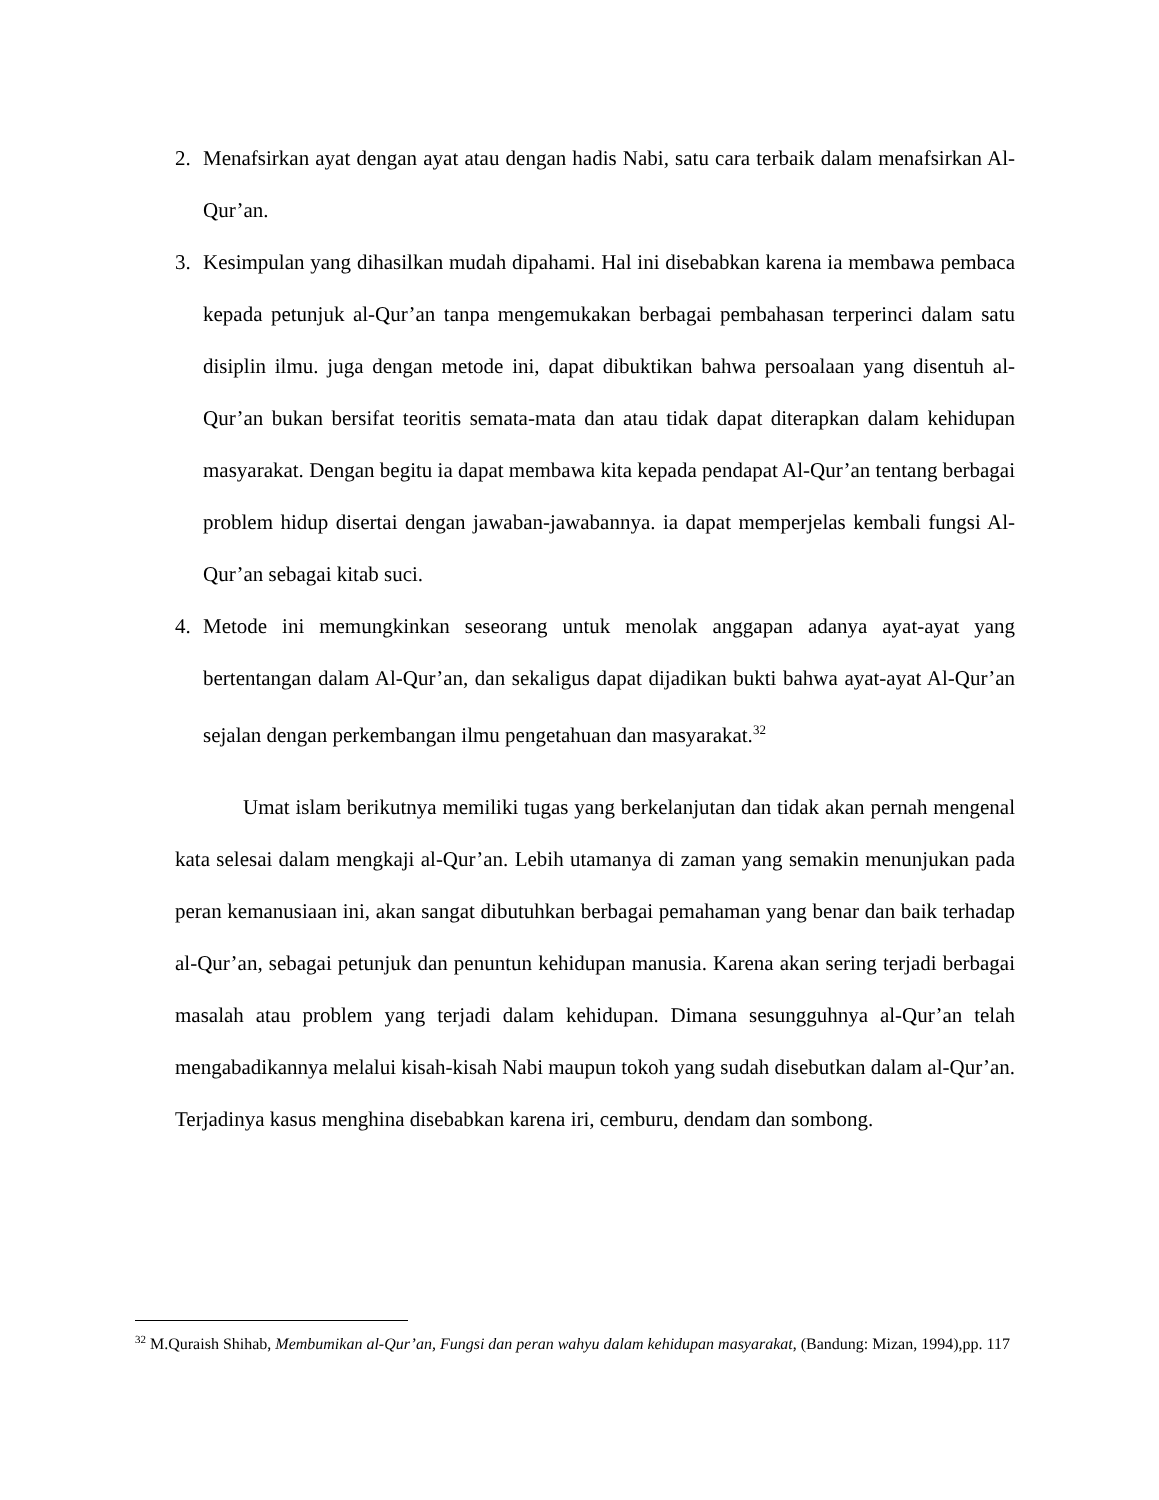2. Menafsirkan ayat dengan ayat atau dengan hadis Nabi, satu cara terbaik dalam menafsirkan Al-Qur’an.
3. Kesimpulan yang dihasilkan mudah dipahami. Hal ini disebabkan karena ia membawa pembaca kepada petunjuk al-Qur’an tanpa mengemukakan berbagai pembahasan terperinci dalam satu disiplin ilmu. juga dengan metode ini, dapat dibuktikan bahwa persoalaan yang disentuh al-Qur’an bukan bersifat teoritis semata-mata dan atau tidak dapat diterapkan dalam kehidupan masyarakat. Dengan begitu ia dapat membawa kita kepada pendapat Al-Qur’an tentang berbagai problem hidup disertai dengan jawaban-jawabannya. ia dapat memperjelas kembali fungsi Al-Qur’an sebagai kitab suci.
4. Metode ini memungkinkan seseorang untuk menolak anggapan adanya ayat-ayat yang bertentangan dalam Al-Qur’an, dan sekaligus dapat dijadikan bukti bahwa ayat-ayat Al-Qur’an sejalan dengan perkembangan ilmu pengetahuan dan masyarakat.<sup>32</sup>
Umat islam berikutnya memiliki tugas yang berkelanjutan dan tidak akan pernah mengenal kata selesai dalam mengkaji al-Qur’an. Lebih utamanya di zaman yang semakin menunjukan pada peran kemanusiaan ini, akan sangat dibutuhkan berbagai pemahaman yang benar dan baik terhadap al-Qur’an, sebagai petunjuk dan penuntun kehidupan manusia. Karena akan sering terjadi berbagai masalah atau problem yang terjadi dalam kehidupan. Dimana sesungguhnya al-Qur’an telah mengabadikannya melalui kisah-kisah Nabi maupun tokoh yang sudah disebutkan dalam al-Qur’an. Terjadinya kasus menghina disebabkan karena iri, cemburu, dendam dan sombong.
<sup>32</sup> M.Quraish Shihab, Membumikan al-Qur’an, Fungsi dan peran wahyu dalam kehidupan masyarakat, (Bandung: Mizan, 1994),pp. 117